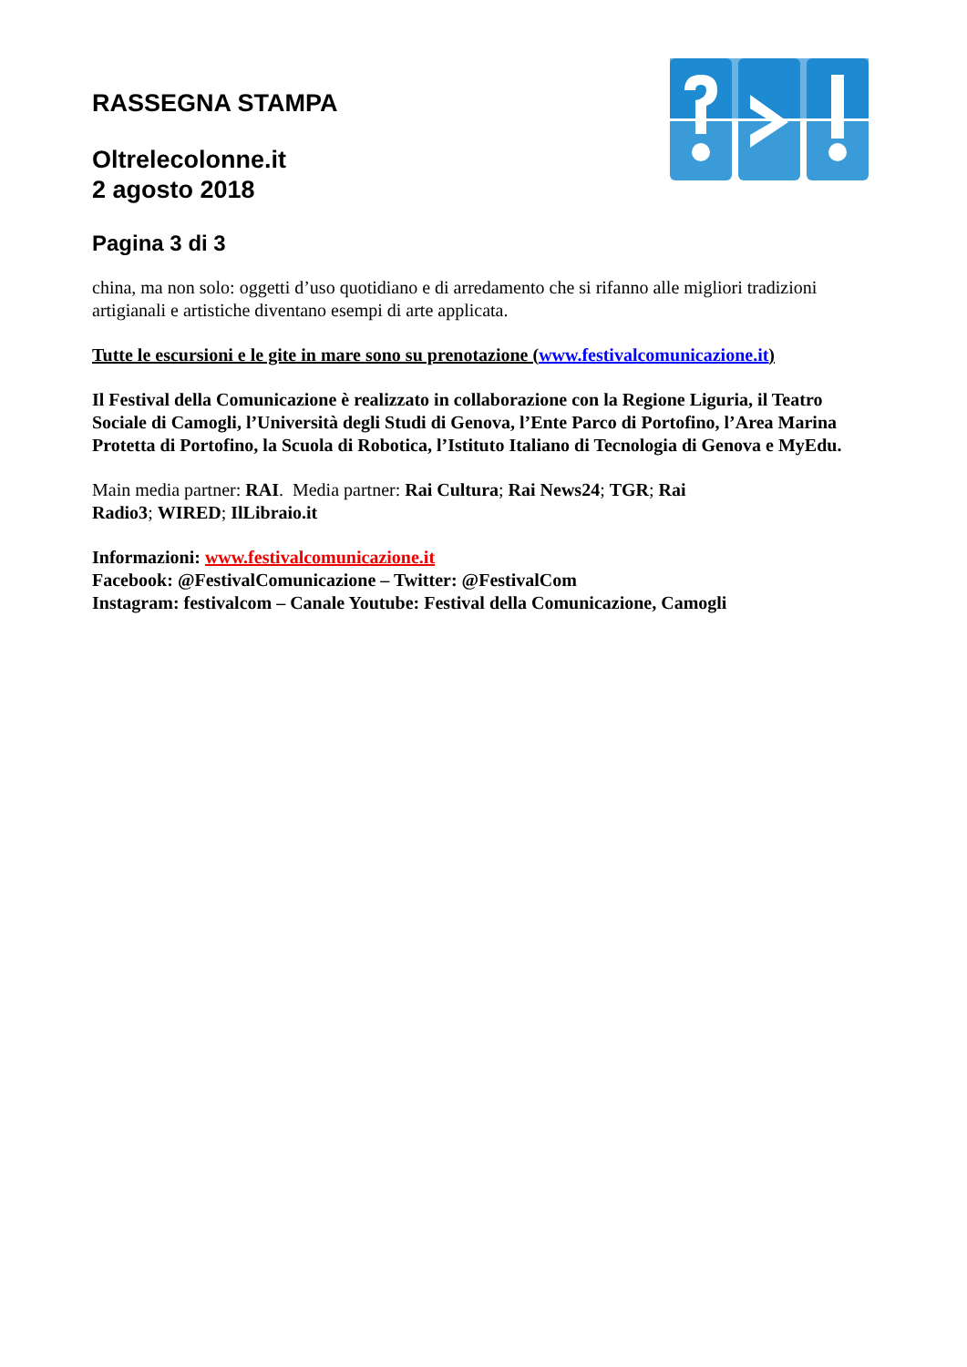RASSEGNA STAMPA
Oltrelecolonne.it
2 agosto 2018
Pagina 3 di 3
china, ma non solo: oggetti d’uso quotidiano e di arredamento che si rifanno alle migliori tradizioni artigianali e artistiche diventano esempi di arte applicata.
Tutte le escursioni e le gite in mare sono su prenotazione (www.festivalcomunicazione.it)
Il Festival della Comunicazione è realizzato in collaborazione con la Regione Liguria, il Teatro Sociale di Camogli, l’Università degli Studi di Genova, l’Ente Parco di Portofino, l’Area Marina Protetta di Portofino, la Scuola di Robotica, l’Istituto Italiano di Tecnologia di Genova e MyEdu.
Main media partner: RAI. Media partner: Rai Cultura; Rai News24; TGR; Rai
Radio3; WIRED; IlLibraio.it
Informazioni: www.festivalcomunicazione.it
Facebook: @FestivalComunicazione – Twitter: @FestivalCom
Instagram: festivalcom – Canale Youtube: Festival della Comunicazione, Camogli